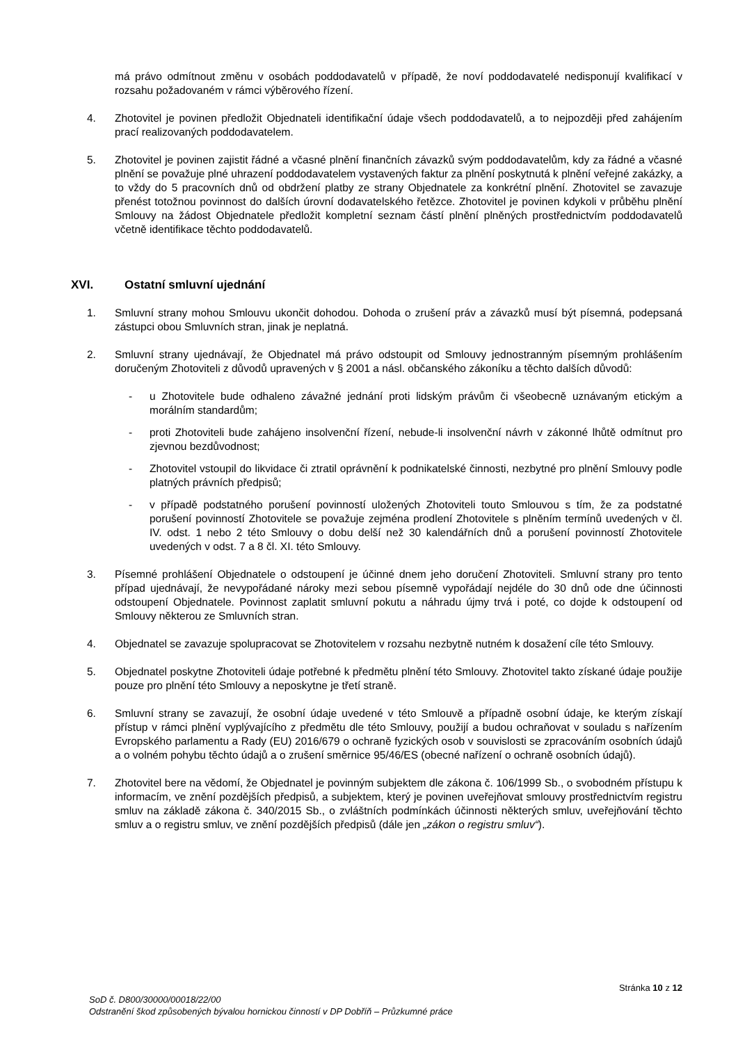má právo odmítnout změnu v osobách poddodavatelů v případě, že noví poddodavatelé nedisponují kvalifikací v rozsahu požadovaném v rámci výběrového řízení.
4. Zhotovitel je povinen předložit Objednateli identifikační údaje všech poddodavatelů, a to nejpozději před zahájením prací realizovaných poddodavatelem.
5. Zhotovitel je povinen zajistit řádné a včasné plnění finančních závazků svým poddodavatelům, kdy za řádné a včasné plnění se považuje plné uhrazení poddodavatelem vystavených faktur za plnění poskytnutá k plnění veřejné zakázky, a to vždy do 5 pracovních dnů od obdržení platby ze strany Objednatele za konkrétní plnění. Zhotovitel se zavazuje přenést totožnou povinnost do dalších úrovní dodavatelského řetězce. Zhotovitel je povinen kdykoli v průběhu plnění Smlouvy na žádost Objednatele předložit kompletní seznam částí plnění plněných prostřednictvím poddodavatelů včetně identifikace těchto poddodavatelů.
XVI. Ostatní smluvní ujednání
1. Smluvní strany mohou Smlouvu ukončit dohodou. Dohoda o zrušení práv a závazků musí být písemná, podepsaná zástupci obou Smluvních stran, jinak je neplatná.
2. Smluvní strany ujednávají, že Objednatel má právo odstoupit od Smlouvy jednostranným písemným prohlášením doručeným Zhotoviteli z důvodů upravených v § 2001 a násl. občanského zákoníku a těchto dalších důvodů:
- u Zhotovitele bude odhaleno závažné jednání proti lidským právům či všeobecně uznávaným etickým a morálním standardům;
- proti Zhotoviteli bude zahájeno insolvenční řízení, nebude-li insolvenční návrh v zákonné lhůtě odmítnut pro zjevnou bezdůvodnost;
- Zhotovitel vstoupil do likvidace či ztratil oprávnění k podnikatelské činnosti, nezbytné pro plnění Smlouvy podle platných právních předpisů;
- v případě podstatného porušení povinností uložených Zhotoviteli touto Smlouvou s tím, že za podstatné porušení povinností Zhotovitele se považuje zejména prodlení Zhotovitele s plněním termínů uvedených v čl. IV. odst. 1 nebo 2 této Smlouvy o dobu delší než 30 kalendářních dnů a porušení povinností Zhotovitele uvedených v odst. 7 a 8 čl. XI. této Smlouvy.
3. Písemné prohlášení Objednatele o odstoupení je účinné dnem jeho doručení Zhotoviteli. Smluvní strany pro tento případ ujednávají, že nevypořádané nároky mezi sebou písemně vypořádají nejdéle do 30 dnů ode dne účinnosti odstoupení Objednatele. Povinnost zaplatit smluvní pokutu a náhradu újmy trvá i poté, co dojde k odstoupení od Smlouvy některou ze Smluvních stran.
4. Objednatel se zavazuje spolupracovat se Zhotovitelem v rozsahu nezbytně nutném k dosažení cíle této Smlouvy.
5. Objednatel poskytne Zhotoviteli údaje potřebné k předmětu plnění této Smlouvy. Zhotovitel takto získané údaje použije pouze pro plnění této Smlouvy a neposkytne je třetí straně.
6. Smluvní strany se zavazují, že osobní údaje uvedené v této Smlouvě a případně osobní údaje, ke kterým získají přístup v rámci plnění vyplývajícího z předmětu dle této Smlouvy, použijí a budou ochraňovat v souladu s nařízením Evropského parlamentu a Rady (EU) 2016/679 o ochraně fyzických osob v souvislosti se zpracováním osobních údajů a o volném pohybu těchto údajů a o zrušení směrnice 95/46/ES (obecné nařízení o ochraně osobních údajů).
7. Zhotovitel bere na vědomí, že Objednatel je povinným subjektem dle zákona č. 106/1999 Sb., o svobodném přístupu k informacím, ve znění pozdějších předpisů, a subjektem, který je povinen uveřejňovat smlouvy prostřednictvím registru smluv na základě zákona č. 340/2015 Sb., o zvláštních podmínkách účinnosti některých smluv, uveřejňování těchto smluv a o registru smluv, ve znění pozdějších předpisů (dále jen „zákon o registru smluv“).
Stránka 10 z 12
SoD č. D800/30000/00018/22/00
Odstranění škod způsobených bývalou hornickou činností v DP Dobříň – Průzkumné práce